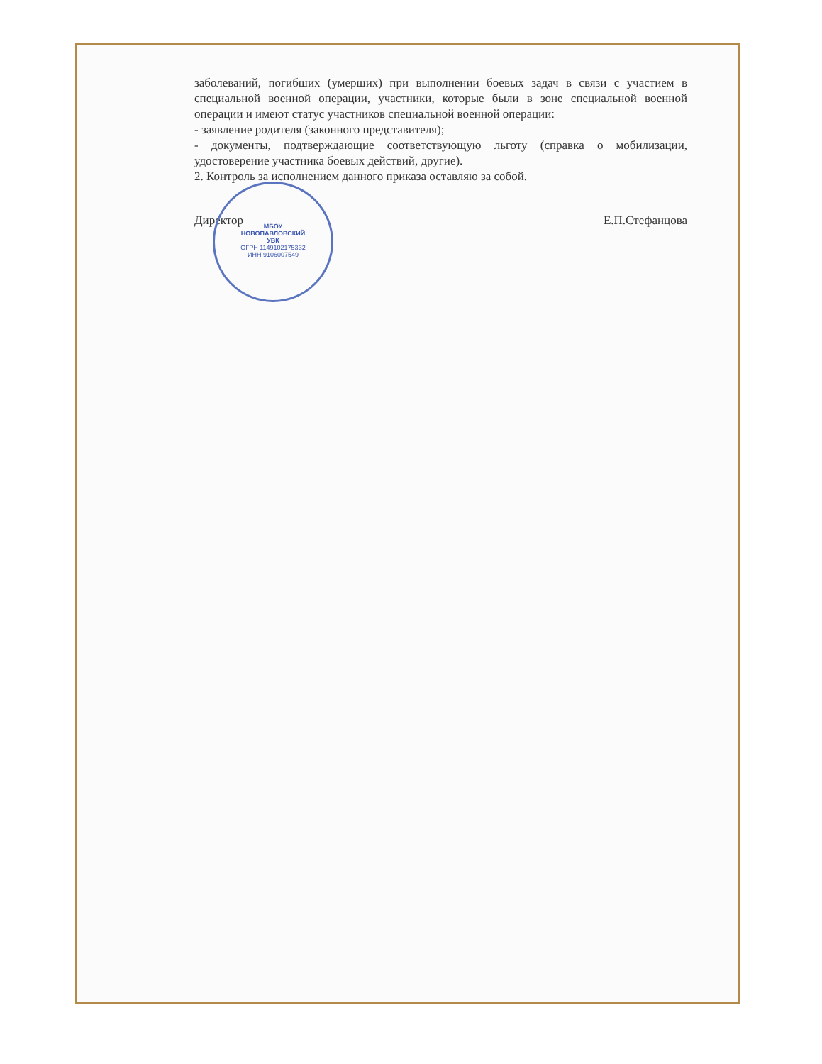заболеваний, погибших (умерших) при выполнении боевых задач в связи с участием в специальной военной операции, участники, которые были в зоне специальной военной операции и имеют статус участников специальной военной операции:
- заявление родителя (законного представителя);
- документы, подтверждающие соответствующую льготу (справка о мобилизации, удостоверение участника боевых действий, другие).
2. Контроль за исполнением данного приказа оставляю за собой.
Директор Е.П.Стефанцова
МБОУ
НОВОПАВЛОВСКИЙ
УВК
ОГРН 1149102175332
ИНН 9106007549